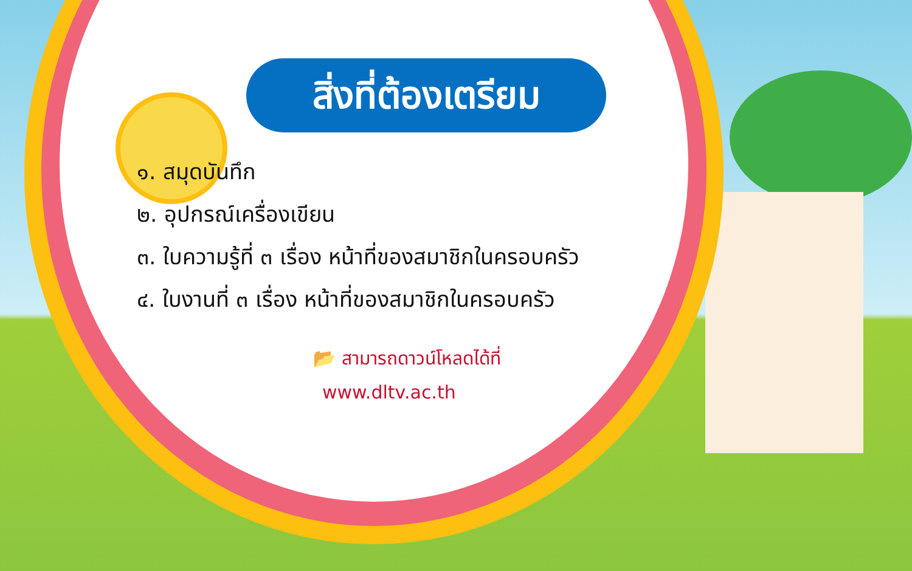สิ่งที่ต้องเตรียม
๑. สมุดบันทึก
๒. อุปกรณ์เครื่องเขียน
๓. ใบความรู้ที่ ๓ เรื่อง หน้าที่ของสมาชิกในครอบครัว
๔. ใบงานที่ ๓ เรื่อง หน้าที่ของสมาชิกในครอบครัว
📂 สามารถดาวน์โหลดได้ที่
www.dltv.ac.th